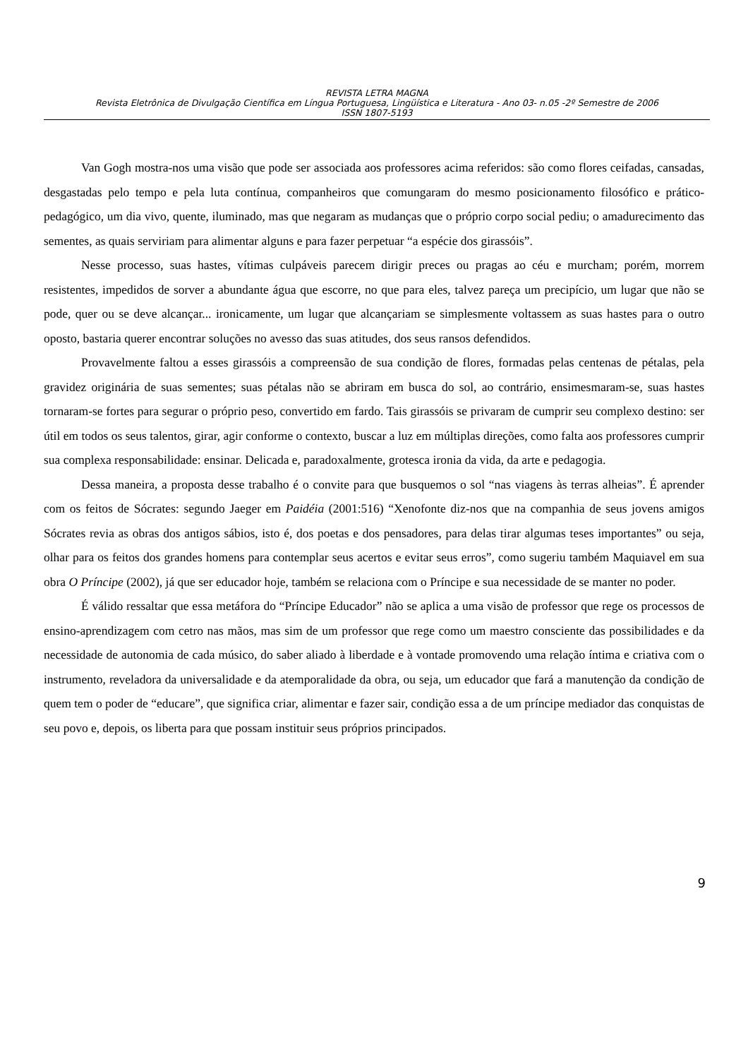REVISTA LETRA MAGNA
Revista Eletrônica de Divulgação Científica em Língua Portuguesa, Lingüística e Literatura - Ano 03- n.05 -2º Semestre de 2006
ISSN 1807-5193
Van Gogh mostra-nos uma visão que pode ser associada aos professores acima referidos: são como flores ceifadas, cansadas, desgastadas pelo tempo e pela luta contínua, companheiros que comungaram do mesmo posicionamento filosófico e prático-pedagógico, um dia vivo, quente, iluminado, mas que negaram as mudanças que o próprio corpo social pediu; o amadurecimento das sementes, as quais serviriam para alimentar alguns e para fazer perpetuar “a espécie dos girassóis”.
Nesse processo, suas hastes, vítimas culpáveis parecem dirigir preces ou pragas ao céu e murcham; porém, morrem resistentes, impedidos de sorver a abundante água que escorre, no que para eles, talvez pareça um precipício, um lugar que não se pode, quer ou se deve alcançar... ironicamente, um lugar que alcançariam se simplesmente voltassem as suas hastes para o outro oposto, bastaria querer encontrar soluções no avesso das suas atitudes, dos seus ransos defendidos.
Provavelmente faltou a esses girassóis a compreensão de sua condição de flores, formadas pelas centenas de pétalas, pela gravidez originária de suas sementes; suas pétalas não se abriram em busca do sol, ao contrário, ensimesmaram-se, suas hastes tornaram-se fortes para segurar o próprio peso, convertido em fardo. Tais girassóis se privaram de cumprir seu complexo destino: ser útil em todos os seus talentos, girar, agir conforme o contexto, buscar a luz em múltiplas direções, como falta aos professores cumprir sua complexa responsabilidade: ensinar. Delicada e, paradoxalmente, grotesca ironia da vida, da arte e pedagogia.
Dessa maneira, a proposta desse trabalho é o convite para que busquemos o sol “nas viagens às terras alheias”. É aprender com os feitos de Sócrates: segundo Jaeger em Paidéia (2001:516) “Xenofonte diz-nos que na companhia de seus jovens amigos Sócrates revia as obras dos antigos sábios, isto é, dos poetas e dos pensadores, para delas tirar algumas teses importantes” ou seja, olhar para os feitos dos grandes homens para contemplar seus acertos e evitar seus erros”, como sugeriu também Maquiavel em sua obra O Príncipe (2002), já que ser educador hoje, também se relaciona com o Príncipe e sua necessidade de se manter no poder.
É válido ressaltar que essa metáfora do “Príncipe Educador” não se aplica a uma visão de professor que rege os processos de ensino-aprendizagem com cetro nas mãos, mas sim de um professor que rege como um maestro consciente das possibilidades e da necessidade de autonomia de cada músico, do saber aliado à liberdade e à vontade promovendo uma relação íntima e criativa com o instrumento, reveladora da universalidade e da atemporalidade da obra, ou seja, um educador que fará a manutenção da condição de quem tem o poder de “educare”, que significa criar, alimentar e fazer sair, condição essa a de um príncipe mediador das conquistas de seu povo e, depois, os liberta para que possam instituir seus próprios principados.
9